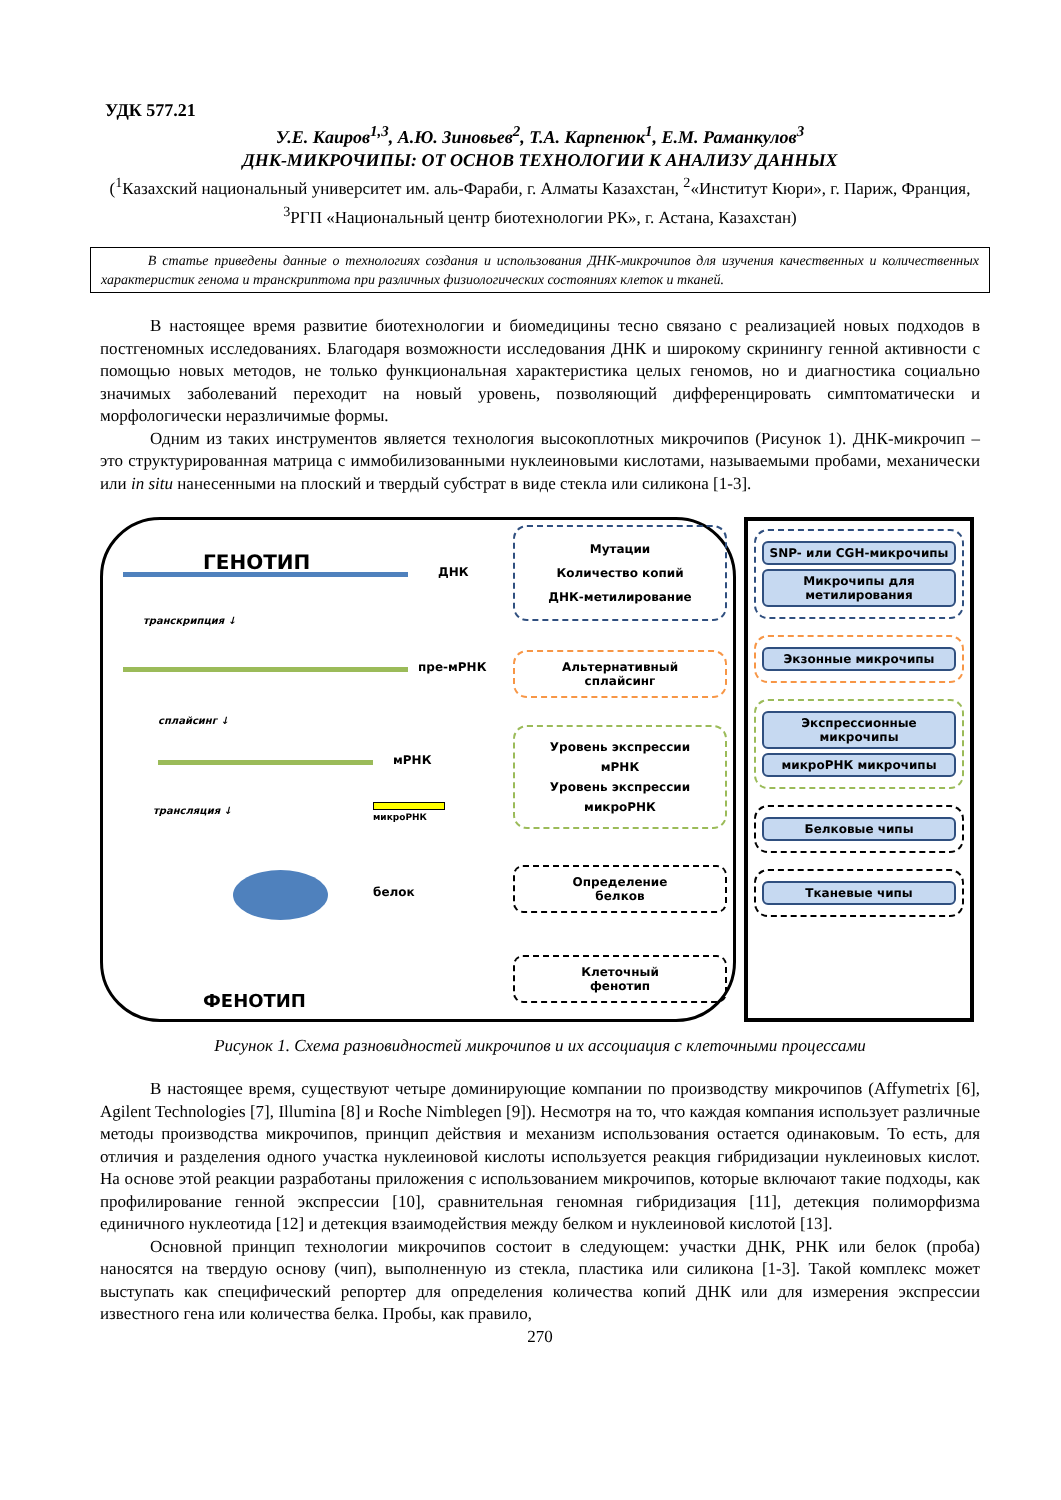УДК 577.21
У.Е. Каиров<sup>1,3</sup>, А.Ю. Зиновьев<sup>2</sup>, Т.А. Карпенюк<sup>1</sup>, Е.М. Раманкулов<sup>3</sup>
ДНК-МИКРОЧИПЫ: ОТ ОСНОВ ТЕХНОЛОГИИ К АНАЛИЗУ ДАННЫХ
(<sup>1</sup>Казахский национальный университет им. аль-Фараби, г. Алматы Казахстан, <sup>2</sup>«Институт Кюри», г. Париж, Франция, <sup>3</sup>РГП «Национальный центр биотехнологии РК», г. Астана, Казахстан)
В статье приведены данные о технологиях создания и использования ДНК-микрочипов для изучения качественных и количественных характеристик генома и транскриптома при различных физиологических состояниях клеток и тканей.
В настоящее время развитие биотехнологии и биомедицины тесно связано с реализацией новых подходов в постгеномных исследованиях. Благодаря возможности исследования ДНК и широкому скринингу генной активности с помощью новых методов, не только функциональная характеристика целых геномов, но и диагностика социально значимых заболеваний переходит на новый уровень, позволяющий дифференцировать симптоматически и морфологически неразличимые формы.
Одним из таких инструментов является технология высокоплотных микрочипов (Рисунок 1). ДНК-микрочип – это структурированная матрица с иммобилизованными нуклеиновыми кислотами, называемыми пробами, механически или in situ нанесенными на плоский и твердый субстрат в виде стекла или силикона [1-3].
ГЕНОТИП ДНК
транскрипция ↓
пре-мРНК
сплайсинг ↓
мРНК
трансляция ↓
микроРНК
белок
ФЕНОТИП
Мутации
Количество копий
ДНК-метилирование
Альтернативный
сплайсинг
Уровень экспрессии
мРНК
Уровень экспрессии
микроРНК
Определение
белков
Клеточный
фенотип
SNP- или CGH-микрочипы
Микрочипы для метилирования
Экзонные микрочипы
Экспрессионные микрочипы
микроРНК микрочипы
Белковые чипы
Тканевые чипы
Рисунок 1. Схема разновидностей микрочипов и их ассоциация с клеточными процессами
В настоящее время, существуют четыре доминирующие компании по производству микрочипов (Affymetrix [6], Agilent Technologies [7], Illumina [8] и Roche Nimblegen [9]). Несмотря на то, что каждая компания использует различные методы производства микрочипов, принцип действия и механизм использования остается одинаковым. То есть, для отличия и разделения одного участка нуклеиновой кислоты используется реакция гибридизации нуклеиновых кислот. На основе этой реакции разработаны приложения с использованием микрочипов, которые включают такие подходы, как профилирование генной экспрессии [10], сравнительная геномная гибридизация [11], детекция полиморфизма единичного нуклеотида [12] и детекция взаимодействия между белком и нуклеиновой кислотой [13].
Основной принцип технологии микрочипов состоит в следующем: участки ДНК, РНК или белок (проба) наносятся на твердую основу (чип), выполненную из стекла, пластика или силикона [1-3]. Такой комплекс может выступать как специфический репортер для определения количества копий ДНК или для измерения экспрессии известного гена или количества белка. Пробы, как правило,
270